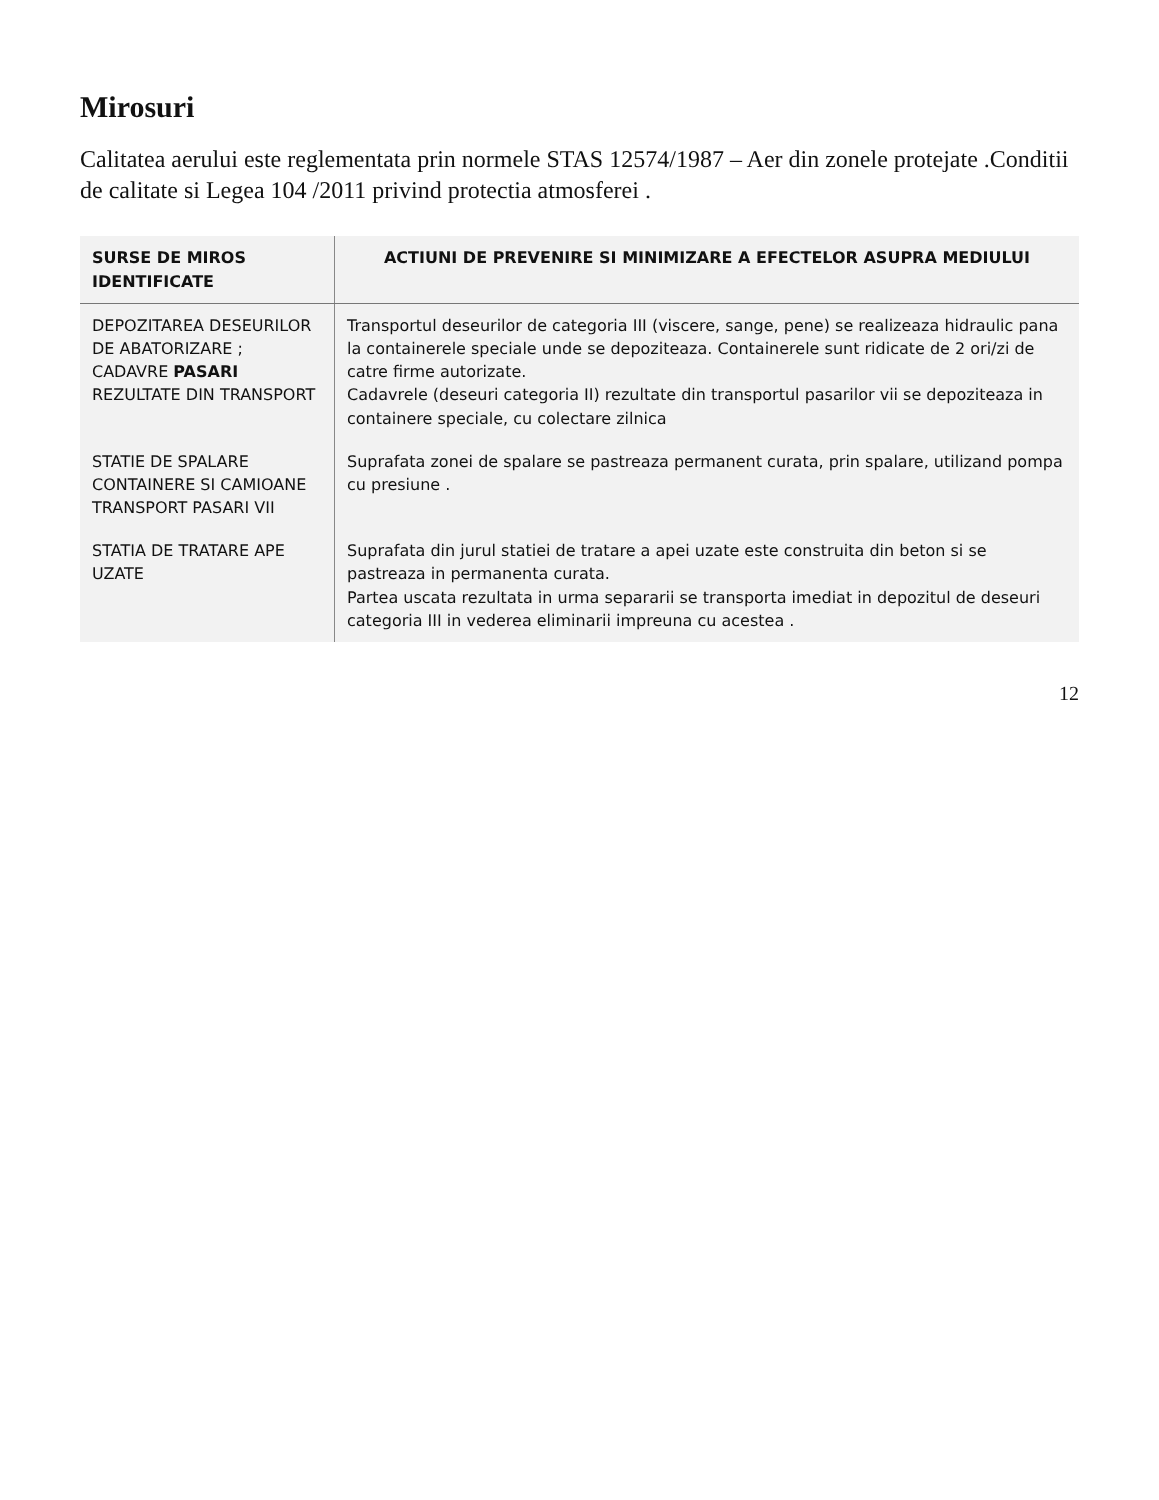Mirosuri
Calitatea aerului este reglementata prin normele STAS 12574/1987 – Aer din zonele protejate .Conditii de calitate si Legea 104 /2011 privind protectia atmosferei .
| SURSE DE MIROS IDENTIFICATE | ACTIUNI DE PREVENIRE SI MINIMIZARE A EFECTELOR ASUPRA MEDIULUI |
| --- | --- |
| DEPOZITAREA DESEURILOR DE ABATORIZARE ; CADAVRE PASARI REZULTATE DIN TRANSPORT | Transportul deseurilor de categoria III (viscere, sange, pene) se realizeaza hidraulic pana la containerele speciale unde se depoziteaza. Containerele sunt ridicate de 2 ori/zi de catre firme autorizate. Cadavrele (deseuri categoria II) rezultate din transportul pasarilor vii se depoziteaza in containere speciale, cu colectare zilnica |
| STATIE DE SPALARE CONTAINERE SI CAMIOANE TRANSPORT PASARI VII | Suprafata zonei de spalare se pastreaza permanent curata, prin spalare, utilizand pompa cu presiune . |
| STATIA DE TRATARE APE UZATE | Suprafata din jurul statiei de tratare a apei uzate este construita din beton si se pastreaza in permanenta curata. Partea uscata rezultata in urma separarii se transporta imediat in depozitul de deseuri categoria III in vederea eliminarii impreuna cu acestea . |
12